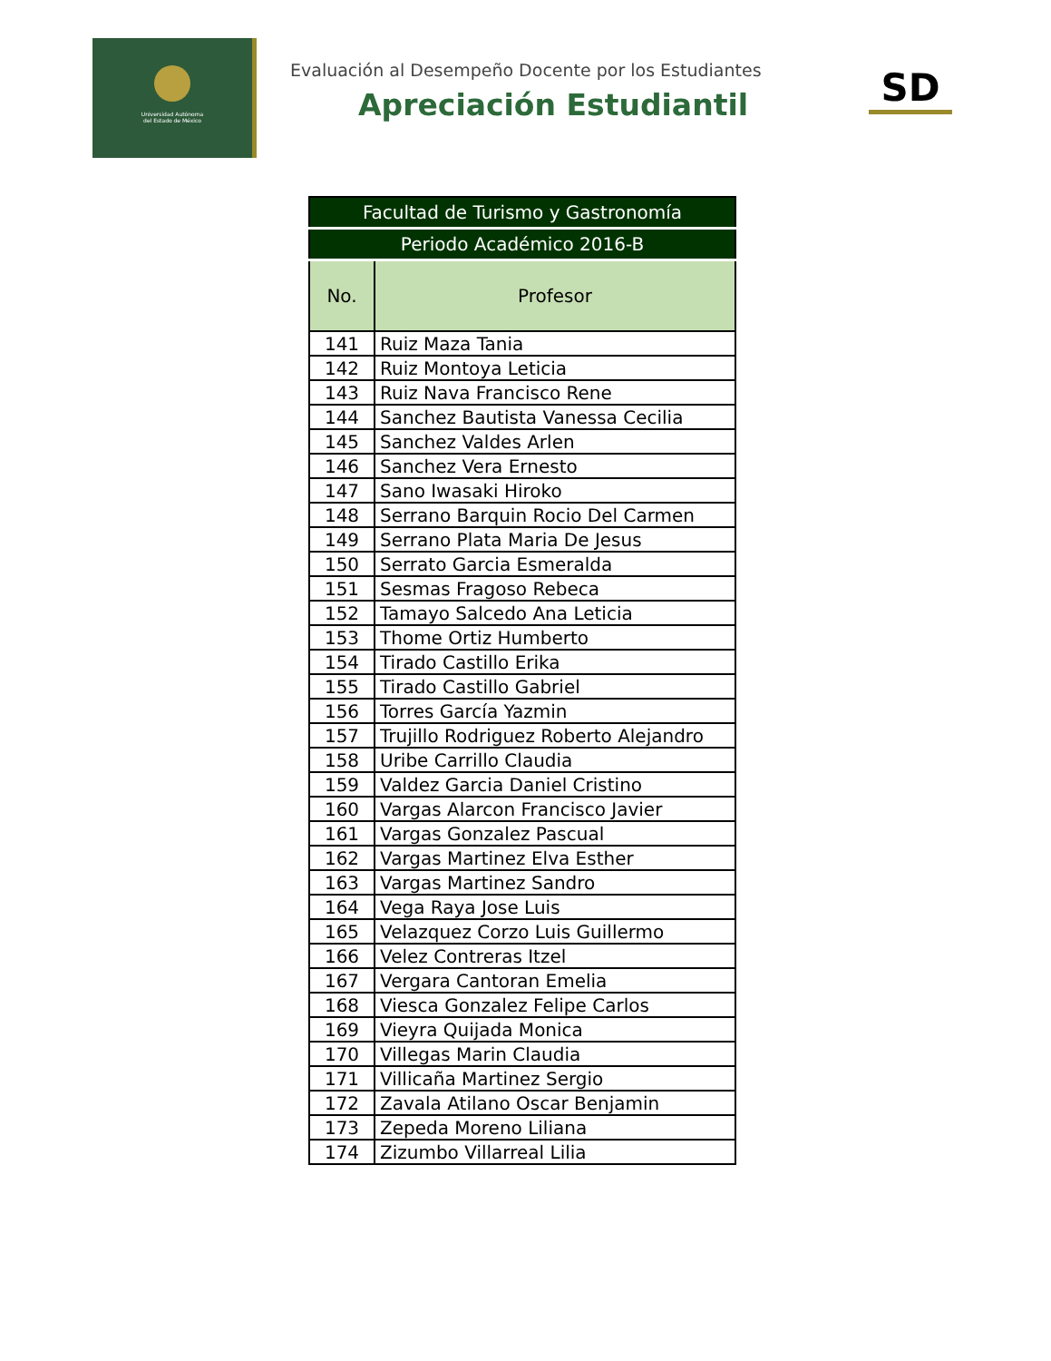Universidad Autónoma
del Estado de México
Evaluación al Desempeño Docente por los Estudiantes
Apreciación Estudiantil
SD
| Facultad de Turismo y Gastronomía | |
| Periodo Académico 2016-B | |
| No. | Profesor |
| 141 | Ruiz Maza Tania |
| 142 | Ruiz Montoya Leticia |
| 143 | Ruiz Nava Francisco Rene |
| 144 | Sanchez Bautista Vanessa Cecilia |
| 145 | Sanchez Valdes Arlen |
| 146 | Sanchez Vera Ernesto |
| 147 | Sano Iwasaki Hiroko |
| 148 | Serrano Barquin Rocio Del Carmen |
| 149 | Serrano Plata Maria De Jesus |
| 150 | Serrato Garcia Esmeralda |
| 151 | Sesmas Fragoso Rebeca |
| 152 | Tamayo Salcedo Ana Leticia |
| 153 | Thome Ortiz Humberto |
| 154 | Tirado Castillo Erika |
| 155 | Tirado Castillo Gabriel |
| 156 | Torres García Yazmin |
| 157 | Trujillo Rodriguez Roberto Alejandro |
| 158 | Uribe Carrillo Claudia |
| 159 | Valdez Garcia Daniel Cristino |
| 160 | Vargas Alarcon Francisco Javier |
| 161 | Vargas Gonzalez Pascual |
| 162 | Vargas Martinez Elva Esther |
| 163 | Vargas Martinez Sandro |
| 164 | Vega Raya Jose Luis |
| 165 | Velazquez Corzo Luis Guillermo |
| 166 | Velez Contreras Itzel |
| 167 | Vergara Cantoran Emelia |
| 168 | Viesca Gonzalez Felipe Carlos |
| 169 | Vieyra Quijada Monica |
| 170 | Villegas Marin Claudia |
| 171 | Villicaña Martinez Sergio |
| 172 | Zavala Atilano Oscar Benjamin |
| 173 | Zepeda Moreno Liliana |
| 174 | Zizumbo Villarreal Lilia |